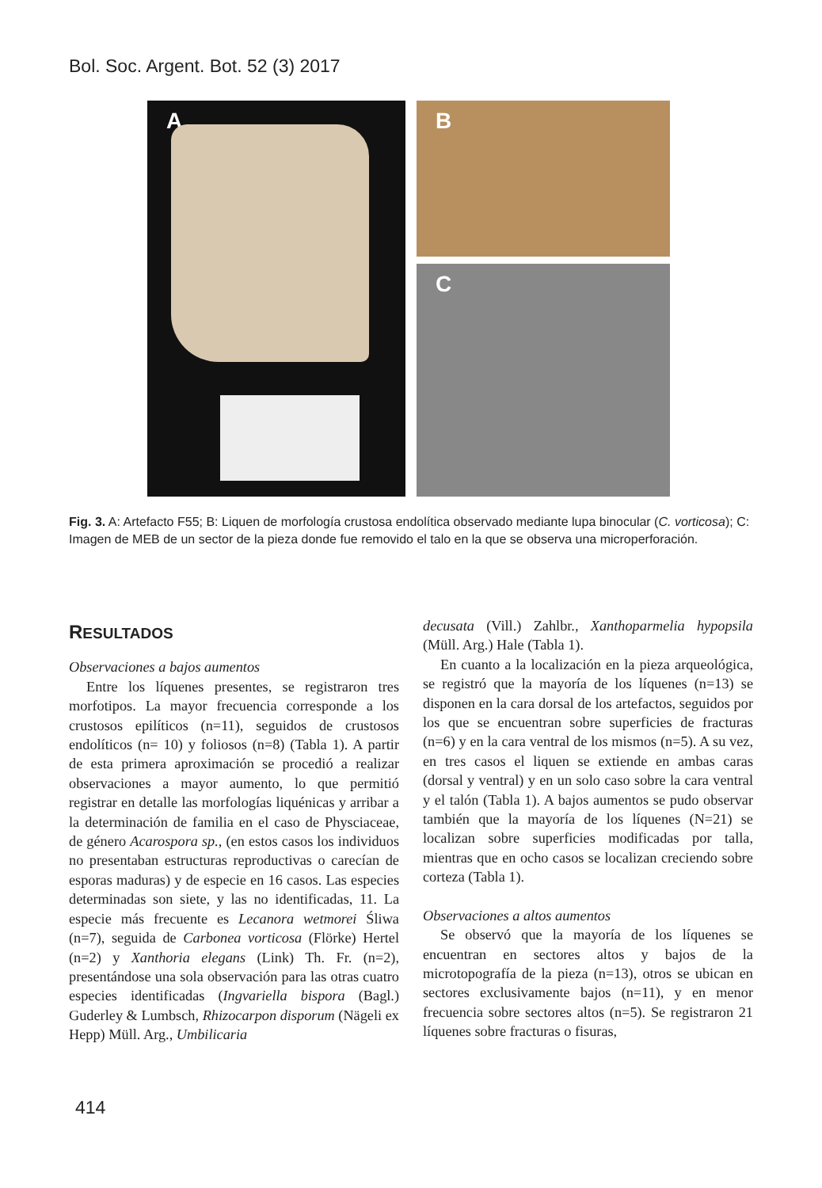Bol. Soc. Argent. Bot. 52 (3) 2017
A B
C
Fig. 3. A: Artefacto F55; B: Liquen de morfología crustosa endolítica observado mediante lupa binocular (C. vorticosa); C: Imagen de MEB de un sector de la pieza donde fue removido el talo en la que se observa una microperforación.
RESULTADOS
Observaciones a bajos aumentos
Entre los líquenes presentes, se registraron tres morfotipos. La mayor frecuencia corresponde a los crustosos epilíticos (n=11), seguidos de crustosos endolíticos (n= 10) y foliosos (n=8) (Tabla 1). A partir de esta primera aproximación se procedió a realizar observaciones a mayor aumento, lo que permitió registrar en detalle las morfologías liquénicas y arribar a la determinación de familia en el caso de Physciaceae, de género Acarospora sp., (en estos casos los individuos no presentaban estructuras reproductivas o carecían de esporas maduras) y de especie en 16 casos. Las especies determinadas son siete, y las no identificadas, 11. La especie más frecuente es Lecanora wetmorei Śliwa (n=7), seguida de Carbonea vorticosa (Flörke) Hertel (n=2) y Xanthoria elegans (Link) Th. Fr. (n=2), presentándose una sola observación para las otras cuatro especies identificadas (Ingvariella bispora (Bagl.) Guderley & Lumbsch, Rhizocarpon disporum (Nägeli ex Hepp) Müll. Arg., Umbilicaria
decusata (Vill.) Zahlbr., Xanthoparmelia hypopsila (Müll. Arg.) Hale (Tabla 1).
En cuanto a la localización en la pieza arqueológica, se registró que la mayoría de los líquenes (n=13) se disponen en la cara dorsal de los artefactos, seguidos por los que se encuentran sobre superficies de fracturas (n=6) y en la cara ventral de los mismos (n=5). A su vez, en tres casos el liquen se extiende en ambas caras (dorsal y ventral) y en un solo caso sobre la cara ventral y el talón (Tabla 1). A bajos aumentos se pudo observar también que la mayoría de los líquenes (N=21) se localizan sobre superficies modificadas por talla, mientras que en ocho casos se localizan creciendo sobre corteza (Tabla 1).
Observaciones a altos aumentos
Se observó que la mayoría de los líquenes se encuentran en sectores altos y bajos de la microtopografía de la pieza (n=13), otros se ubican en sectores exclusivamente bajos (n=11), y en menor frecuencia sobre sectores altos (n=5). Se registraron 21 líquenes sobre fracturas o fisuras,
414